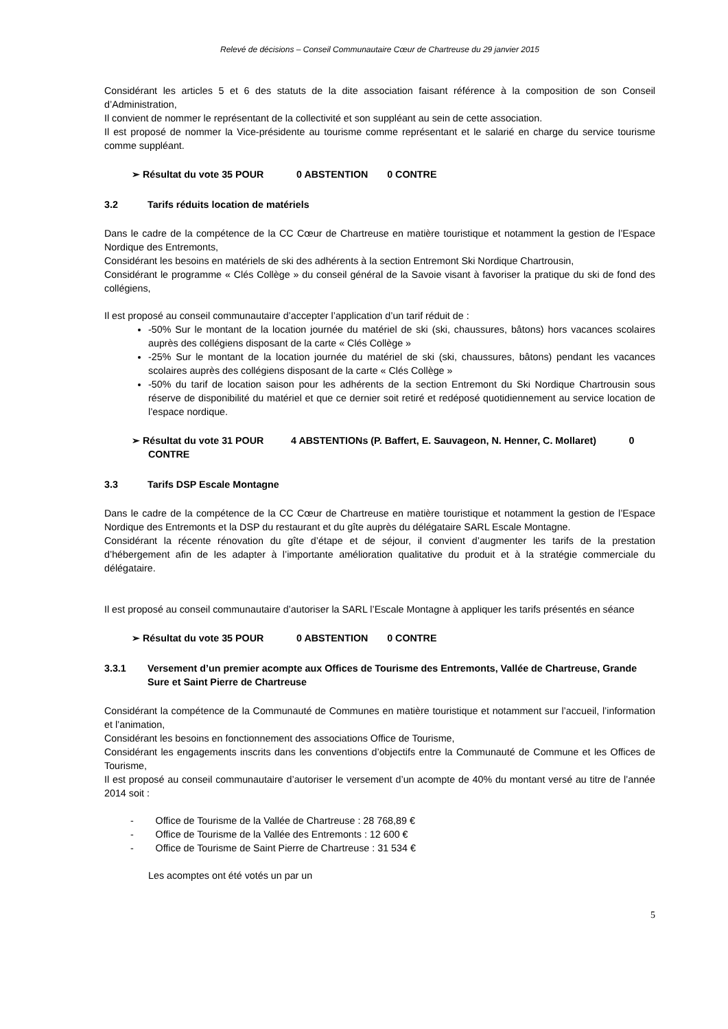Relevé de décisions – Conseil Communautaire Cœur de Chartreuse du 29 janvier 2015
Considérant les articles 5 et 6 des statuts de la dite association faisant référence à la composition de son Conseil d’Administration,
Il convient de nommer le représentant de la collectivité et son suppléant au sein de cette association.
Il est proposé de nommer la Vice-présidente au tourisme comme représentant et le salarié en charge du service tourisme comme suppléant.
➢ Résultat du vote 35 POUR 0 ABSTENTION 0 CONTRE
3.2 Tarifs réduits location de matériels
Dans le cadre de la compétence de la CC Cœur de Chartreuse en matière touristique et notamment la gestion de l’Espace Nordique des Entremonts,
Considérant les besoins en matériels de ski des adhérents à la section Entremont Ski Nordique Chartrousin,
Considérant le programme « Clés Collège » du conseil général de la Savoie visant à favoriser la pratique du ski de fond des collégiens,
Il est proposé au conseil communautaire d’accepter l’application d’un tarif réduit de :
-50% Sur le montant de la location journée du matériel de ski (ski, chaussures, bâtons) hors vacances scolaires auprès des collégiens disposant de la carte « Clés Collège »
-25% Sur le montant de la location journée du matériel de ski (ski, chaussures, bâtons) pendant les vacances scolaires auprès des collégiens disposant de la carte « Clés Collège »
-50% du tarif de location saison pour les adhérents de la section Entremont du Ski Nordique Chartrousin sous réserve de disponibilité du matériel et que ce dernier soit retiré et redéposé quotidiennement au service location de l’espace nordique.
➢ Résultat du vote 31 POUR 4 ABSTENTIONs (P. Baffert, E. Sauvageon, N. Henner, C. Mollaret) 0 CONTRE
3.3 Tarifs DSP Escale Montagne
Dans le cadre de la compétence de la CC Cœur de Chartreuse en matière touristique et notamment la gestion de l’Espace Nordique des Entremonts et la DSP du restaurant et du gîte auprès du délégataire SARL Escale Montagne.
Considérant la récente rénovation du gîte d’étape et de séjour, il convient d’augmenter les tarifs de la prestation d’hébergement afin de les adapter à l’importante amélioration qualitative du produit et à la stratégie commerciale du délégataire.
Il est proposé au conseil communautaire d’autoriser la SARL l’Escale Montagne à appliquer les tarifs présentés en séance
➢ Résultat du vote 35 POUR 0 ABSTENTION 0 CONTRE
3.3.1 Versement d’un premier acompte aux Offices de Tourisme des Entremonts, Vallée de Chartreuse, Grande Sure et Saint Pierre de Chartreuse
Considérant la compétence de la Communauté de Communes en matière touristique et notamment sur l’accueil, l’information et l’animation,
Considérant les besoins en fonctionnement des associations Office de Tourisme,
Considérant les engagements inscrits dans les conventions d’objectifs entre la Communauté de Commune et les Offices de Tourisme,
Il est proposé au conseil communautaire d’autoriser le versement d’un acompte de 40% du montant versé au titre de l’année 2014 soit :
- Office de Tourisme de la Vallée de Chartreuse : 28 768,89 €
- Office de Tourisme de la Vallée des Entremonts : 12 600 €
- Office de Tourisme de Saint Pierre de Chartreuse : 31 534 €
Les acomptes ont été votés un par un
5